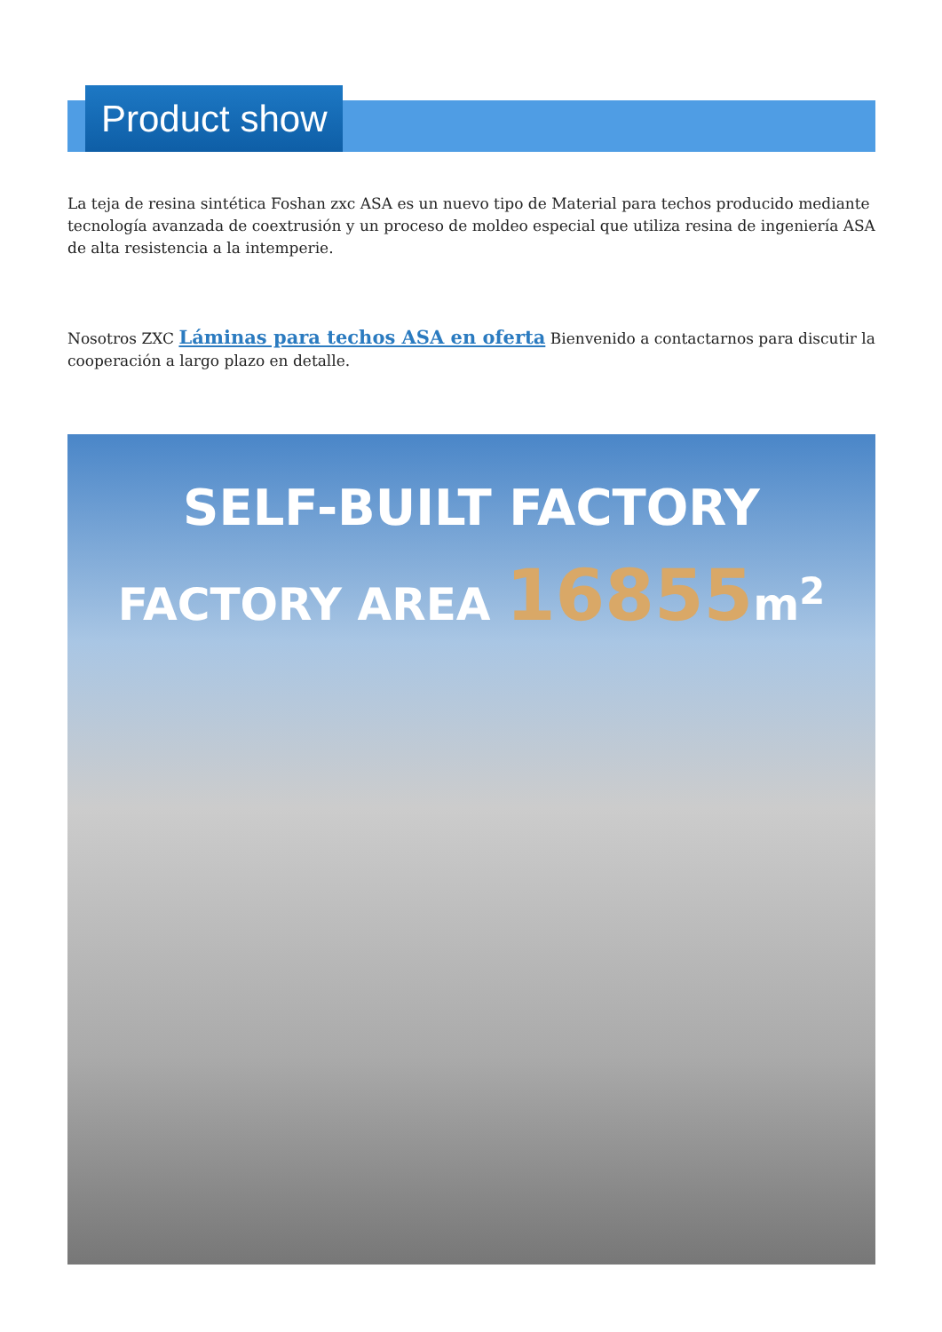Product show
La teja de resina sintética Foshan zxc ASA es un nuevo tipo de Material para techos producido mediante tecnología avanzada de coextrusión y un proceso de moldeo especial que utiliza resina de ingeniería ASA de alta resistencia a la intemperie.
Nosotros ZXC Láminas para techos ASA en oferta Bienvenido a contactarnos para discutir la cooperación a largo plazo en detalle.
SELF-BUILT FACTORY
FACTORY AREA 16855m<sup>2</sup>